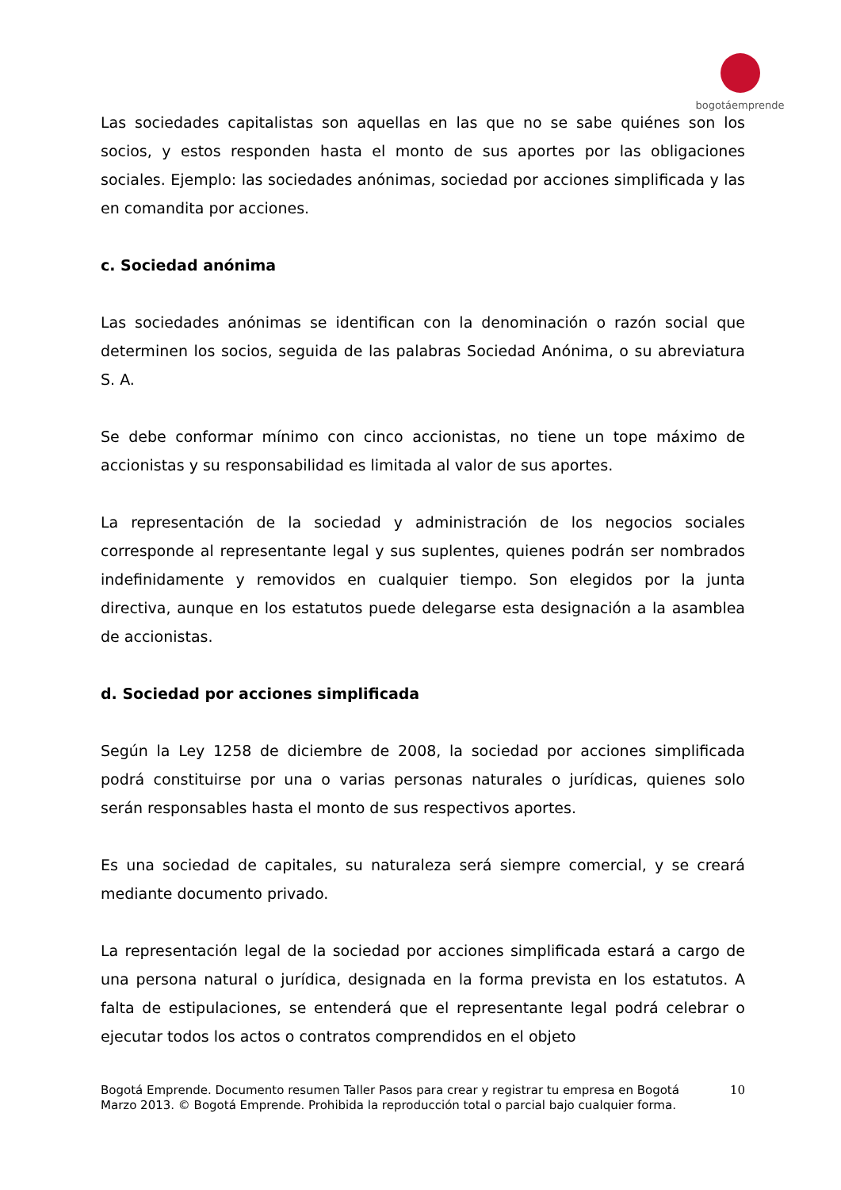bogotáemprende
Las sociedades capitalistas son aquellas en las que no se sabe quiénes son los socios, y estos responden hasta el monto de sus aportes por las obligaciones sociales. Ejemplo: las sociedades anónimas, sociedad por acciones simplificada y las en comandita por acciones.
c. Sociedad anónima
Las sociedades anónimas se identifican con la denominación o razón social que determinen los socios, seguida de las palabras Sociedad Anónima, o su abreviatura S. A.
Se debe conformar mínimo con cinco accionistas, no tiene un tope máximo de accionistas y su responsabilidad es limitada al valor de sus aportes.
La representación de la sociedad y administración de los negocios sociales corresponde al representante legal y sus suplentes, quienes podrán ser nombrados indefinidamente y removidos en cualquier tiempo. Son elegidos por la junta directiva, aunque en los estatutos puede delegarse esta designación a la asamblea de accionistas.
d. Sociedad por acciones simplificada
Según la Ley 1258 de diciembre de 2008, la sociedad por acciones simplificada podrá constituirse por una o varias personas naturales o jurídicas, quienes solo serán responsables hasta el monto de sus respectivos aportes.
Es una sociedad de capitales, su naturaleza será siempre comercial, y se creará mediante documento privado.
La representación legal de la sociedad por acciones simplificada estará a cargo de una persona natural o jurídica, designada en la forma prevista en los estatutos. A falta de estipulaciones, se entenderá que el representante legal podrá celebrar o ejecutar todos los actos o contratos comprendidos en el objeto
10 Bogotá Emprende. Documento resumen Taller Pasos para crear y registrar tu empresa en Bogotá
Marzo 2013. © Bogotá Emprende. Prohibida la reproducción total o parcial bajo cualquier forma.